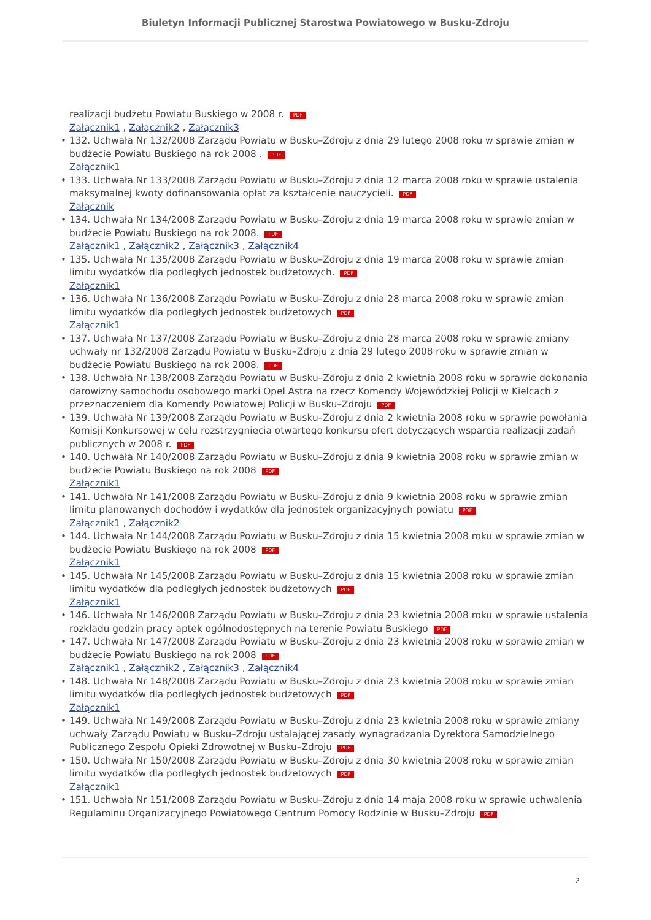Biuletyn Informacji Publicznej Starostwa Powiatowego w Busku-Zdroju
realizacji budżetu Powiatu Buskiego w 2008 r. PDF
Załącznik1 , Załącznik2 , Załącznik3
132. Uchwała Nr 132/2008 Zarządu Powiatu w Busku–Zdroju z dnia 29 lutego 2008 roku w sprawie zmian w budżecie Powiatu Buskiego na rok 2008 . PDF
Załącznik1
133. Uchwała Nr 133/2008 Zarządu Powiatu w Busku–Zdroju z dnia 12 marca 2008 roku w sprawie ustalenia maksymalnej kwoty dofinansowania opłat za kształcenie nauczycieli. PDF
Załącznik
134. Uchwała Nr 134/2008 Zarządu Powiatu w Busku–Zdroju z dnia 19 marca 2008 roku w sprawie zmian w budżecie Powiatu Buskiego na rok 2008. PDF
Załącznik1 , Załącznik2 , Załącznik3 , Załącznik4
135. Uchwała Nr 135/2008 Zarządu Powiatu w Busku–Zdroju z dnia 19 marca 2008 roku w sprawie zmian limitu wydatków dla podległych jednostek budżetowych. PDF
Załącznik1
136. Uchwała Nr 136/2008 Zarządu Powiatu w Busku–Zdroju z dnia 28 marca 2008 roku w sprawie zmian limitu wydatków dla podległych jednostek budżetowych PDF
Załącznik1
137. Uchwała Nr 137/2008 Zarządu Powiatu w Busku–Zdroju z dnia 28 marca 2008 roku w sprawie zmiany uchwały nr 132/2008 Zarządu Powiatu w Busku–Zdroju z dnia 29 lutego 2008 roku w sprawie zmian w budżecie Powiatu Buskiego na rok 2008. PDF
138. Uchwała Nr 138/2008 Zarządu Powiatu w Busku–Zdroju z dnia 2 kwietnia 2008 roku w sprawie dokonania darowizny samochodu osobowego marki Opel Astra na rzecz Komendy Wojewódzkiej Policji w Kielcach z przeznaczeniem dla Komendy Powiatowej Policji w Busku–Zdroju PDF
139. Uchwała Nr 139/2008 Zarządu Powiatu w Busku–Zdroju z dnia 2 kwietnia 2008 roku w sprawie powołania Komisji Konkursowej w celu rozstrzygnięcia otwartego konkursu ofert dotyczących wsparcia realizacji zadań publicznych w 2008 r. PDF
140. Uchwała Nr 140/2008 Zarządu Powiatu w Busku–Zdroju z dnia 9 kwietnia 2008 roku w sprawie zmian w budżecie Powiatu Buskiego na rok 2008 PDF
Załącznik1
141. Uchwała Nr 141/2008 Zarządu Powiatu w Busku–Zdroju z dnia 9 kwietnia 2008 roku w sprawie zmian limitu planowanych dochodów i wydatków dla jednostek organizacyjnych powiatu PDF
Załącznik1 , Załącznik2
144. Uchwała Nr 144/2008 Zarządu Powiatu w Busku–Zdroju z dnia 15 kwietnia 2008 roku w sprawie zmian w budżecie Powiatu Buskiego na rok 2008 PDF
Załącznik1
145. Uchwała Nr 145/2008 Zarządu Powiatu w Busku–Zdroju z dnia 15 kwietnia 2008 roku w sprawie zmian limitu wydatków dla podległych jednostek budżetowych PDF
Załącznik1
146. Uchwała Nr 146/2008 Zarządu Powiatu w Busku–Zdroju z dnia 23 kwietnia 2008 roku w sprawie ustalenia rozkładu godzin pracy aptek ogólnodostępnych na terenie Powiatu Buskiego PDF
147. Uchwała Nr 147/2008 Zarządu Powiatu w Busku–Zdroju z dnia 23 kwietnia 2008 roku w sprawie zmian w budżecie Powiatu Buskiego na rok 2008 PDF
Załącznik1 , Załącznik2 , Załącznik3 , Załącznik4
148. Uchwała Nr 148/2008 Zarządu Powiatu w Busku–Zdroju z dnia 23 kwietnia 2008 roku w sprawie zmian limitu wydatków dla podległych jednostek budżetowych PDF
Załącznik1
149. Uchwała Nr 149/2008 Zarządu Powiatu w Busku–Zdroju z dnia 23 kwietnia 2008 roku w sprawie zmiany uchwały Zarządu Powiatu w Busku–Zdroju ustalającej zasady wynagradzania Dyrektora Samodzielnego Publicznego Zespołu Opieki Zdrowotnej w Busku–Zdroju PDF
150. Uchwała Nr 150/2008 Zarządu Powiatu w Busku–Zdroju z dnia 30 kwietnia 2008 roku w sprawie zmian limitu wydatków dla podległych jednostek budżetowych PDF
Załącznik1
151. Uchwała Nr 151/2008 Zarządu Powiatu w Busku–Zdroju z dnia 14 maja 2008 roku w sprawie uchwalenia Regulaminu Organizacyjnego Powiatowego Centrum Pomocy Rodzinie w Busku–Zdroju PDF
2